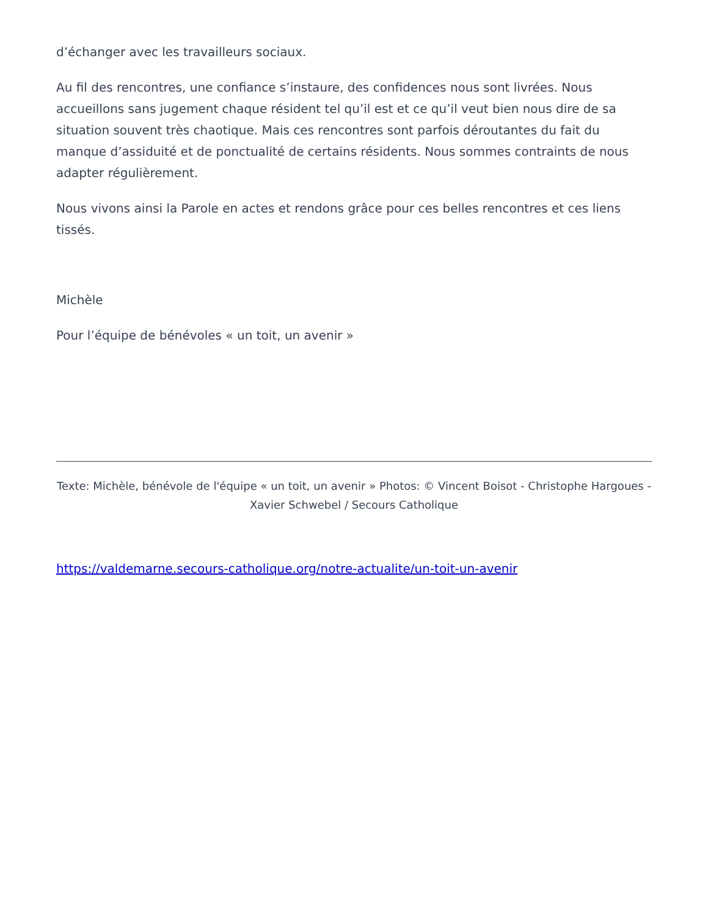d’échanger avec les travailleurs sociaux.
Au fil des rencontres, une confiance s’instaure, des confidences nous sont livrées. Nous accueillons sans jugement chaque résident tel qu’il est et ce qu’il veut bien nous dire de sa situation souvent très chaotique. Mais ces rencontres sont parfois déroutantes du fait du manque d’assiduité et de ponctualité de certains résidents. Nous sommes contraints de nous adapter régulièrement.
Nous vivons ainsi la Parole en actes et rendons grâce pour ces belles rencontres et ces liens tissés.
Michèle
Pour l’équipe de bénévoles « un toit, un avenir »
Texte: Michèle, bénévole de l'équipe « un toit, un avenir » Photos: © Vincent Boisot - Christophe Hargoues - Xavier Schwebel / Secours Catholique
https://valdemarne.secours-catholique.org/notre-actualite/un-toit-un-avenir